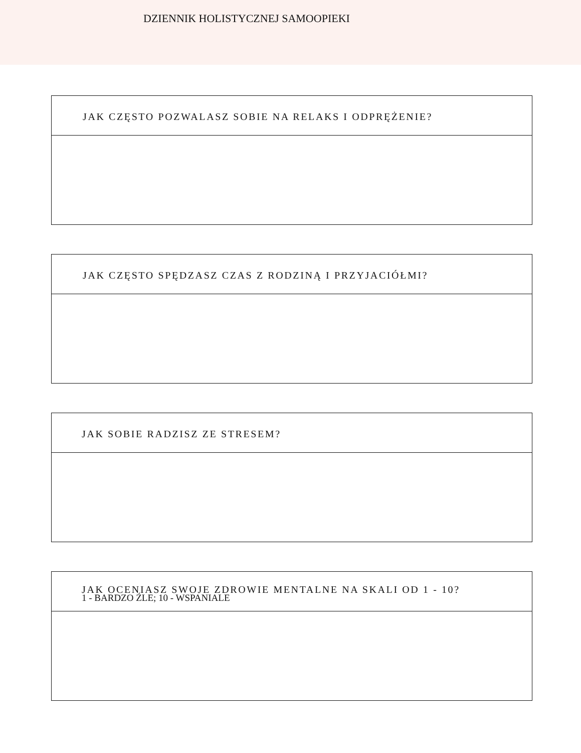DZIENNIK HOLISTYCZNEJ SAMOOPIEKI
JAK CZĘSTO POZWALASZ SOBIE NA RELAKS I ODPRĘŻENIE?
JAK CZĘSTO SPĘDZASZ CZAS Z RODZINĄ I PRZYJACIÓŁMI?
JAK SOBIE RADZISZ ZE STRESEM?
JAK OCENIASZ SWOJE ZDROWIE MENTALNE NA SKALI OD 1 - 10?
1 - BARDZO ŹLE; 10 - WSPANIALE